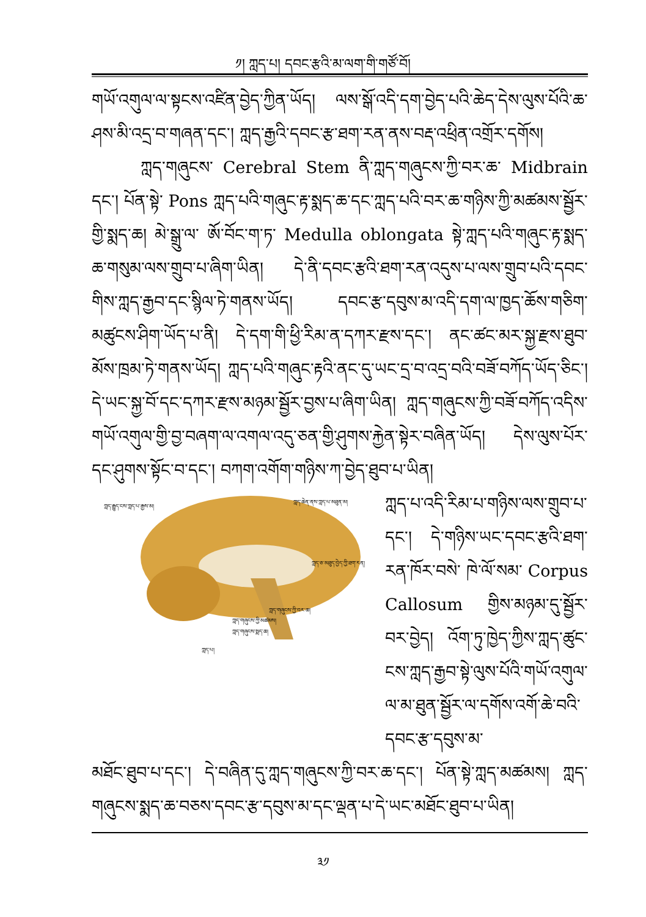༡། ཀླད་པ། དབང་རྩའི་མ་ལག་གི་གཙོ་བོ།
གཡོ་འགུལ་ལ་སྟངས་འཛིན་བྱེད་ཀྱིན་ཡོད། ལས་སྒོ་འདི་དག་བྱེད་པའི་ཆེད་དེས་ལུས་པོའི་ཆ་ཤས་མི་འདྲ་བ་གཞན་དང་། ཀླད་རྒྱའི་དབང་རྩ་ཐག་རན་ནས་བརྡ་འཕྲིན་འགྲོར་དགོས།
ཀླད་གཞུངས་ Cerebral Stem ནི་ཀླད་གཞུངས་ཀྱི་བར་ཆ་ Midbrain དང་། པོན་སྟེ་ Pons ཀླད་པའི་གཞུང་རྟ་སྨད་ཆ་དང་ཀླད་པའི་བར་ཆ་གཉིས་ཀྱི་མཚམས་སྦྱོར་གྱི་སྨད་ཆ། མེ་སྒྲུ་ལ་ ཨོ་བོང་ག་ཏ་ Medulla oblongata སྟེ་ཀླད་པའི་གཞུང་རྟ་སྨད་ཆ་གསུམ་ལས་གྲུབ་པ་ཞིག་ཡིན། དེ་ནི་དབང་རྩའི་ཐག་རན་འདུས་པ་ལས་གྲུབ་པའི་དབང་གིས་ཀླད་རྒྱབ་དང་སྙིལ་ཏེ་གནས་ཡོད། དབང་རྩ་དབུས་མ་འདི་དག་ལ་ཁྱད་ཆོས་གཅིག་མཚུངས་ཤིག་ཡོད་པ་ནི། དེ་དག་གི་ཕྱི་རིམ་ན་དཀར་རྫས་དང་། ནང་ཚང་མར་སྐྱ་རྫས་ཐུབ་མོས་ཁྲམ་ཏེ་གནས་ཡོད། ཀླད་པའི་གཞུང་རྟའི་ནང་དུ་ཡང་དྲ་བ་འདྲ་བའི་བཟོ་བཀོད་ཡོད་ཅིང་། དེ་ཡང་སྐྱ་བོ་དང་དཀར་རྫས་མཉམ་སྦྱོར་བྱས་པ་ཞིག་ཡིན། ཀླད་གཞུངས་ཀྱི་བཟོ་བཀོད་འདིས་གཡོ་འགུལ་གྱི་བྱ་བཞག་ལ་འགལ་འདུ་ཅན་གྱི་ཤུགས་རྐྱེན་སྟེར་བཞིན་ཡོད། དེས་ལུས་པོར་དང་ཤུགས་སྟོང་བ་དང་། བཀག་འགོག་གཉིས་ཀ་བྱེད་ཐུབ་པ་ཡིན།
ཀླད་རྒྱུད་ངས་ཀླད་པ་རྒྱས་མ།
ཀླད་ཆེན་ནས་ཀླད་པ་མཐུན་མ།
ཀླད་ཅ་མཐུད་བྱེད་ཀྱི་ཐག་རན།
ཀླད་གཞུངས་ཀྱི་བར་ཆ།
ཀླད་གཞུངས་ཀྱི་མཚམས།
ཀླད་གཞུངས་སྨད་ཆ།
ཀླད་པ།
ཀླད་པ་འདི་རིམ་པ་གཉིས་ལས་གྲུབ་པ་དང་། དེ་གཉིས་ཡང་དབང་རྩའི་ཐག་རན་ཁོར་བསེ་ ཁེ་ལོ་སམ་ Corpus Callosum གྱིས་མཉམ་དུ་སྦྱོར་བར་བྱེད། འོག་ཏུ་ཁྱེད་ཀྱིས་ཀླད་ཚུང་ངས་ཀླད་རྒྱབ་སྟེ་ལུས་པོའི་གཡོ་འགུལ་ལ་མ་ཐུན་སྦྱོར་ལ་དགོས་འགོ་ཆེ་བའི་དབང་རྩ་དབུས་མ་
མཐོང་ཐུབ་པ་དང་། དེ་བཞིན་དུ་ཀླད་གཞུངས་ཀྱི་བར་ཆ་དང་། པོན་སྟེ་ཀླད་མཚམས། ཀླད་གཞུངས་སྨད་ཆ་བཅས་དབང་རྩ་དབུས་མ་དང་ལྡན་པ་དེ་ཡང་མཐོང་ཐུབ་པ་ཡིན།
༣༡